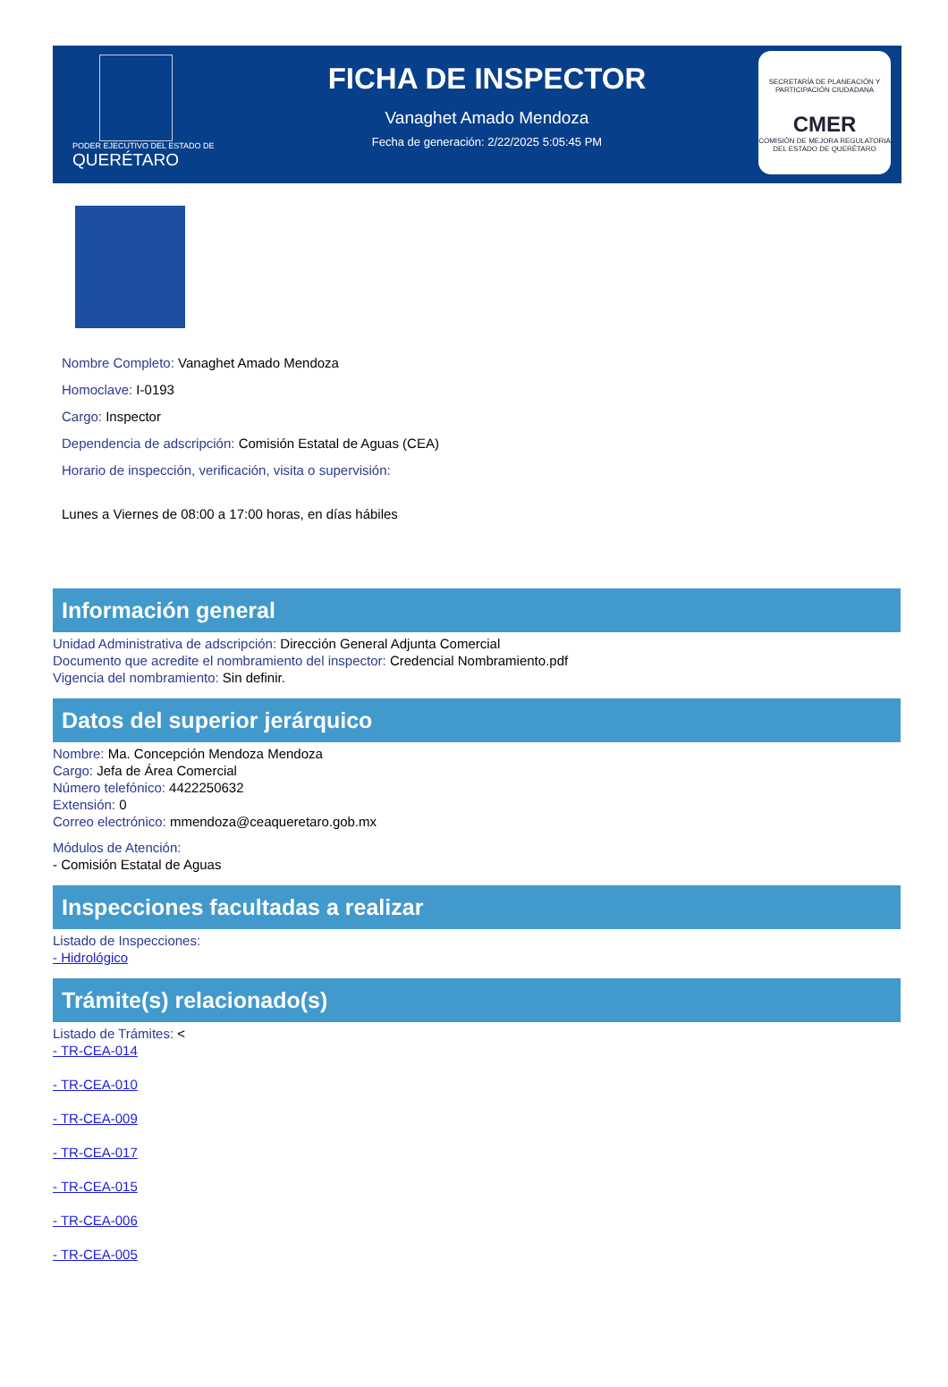PODER EJECUTIVO DEL ESTADO DE
QUERÉTARO
FICHA DE INSPECTOR
Vanaghet Amado Mendoza
Fecha de generación: 2/22/2025 5:05:45 PM
SECRETARÍA DE PLANEACIÓN Y PARTICIPACIÓN CIUDADANA
CMER
COMISIÓN DE MEJORA REGULATORIA DEL ESTADO DE QUERÉTARO
Nombre Completo: Vanaghet Amado Mendoza
Homoclave: I-0193
Cargo: Inspector
Dependencia de adscripción: Comisión Estatal de Aguas (CEA)
Horario de inspección, verificación, visita o supervisión:
Lunes a Viernes de 08:00 a 17:00 horas, en días hábiles
Información general
Unidad Administrativa de adscripción: Dirección General Adjunta Comercial
Documento que acredite el nombramiento del inspector: Credencial Nombramiento.pdf
Vigencia del nombramiento: Sin definir.
Datos del superior jerárquico
Nombre: Ma. Concepción Mendoza Mendoza
Cargo: Jefa de Área Comercial
Número telefónico: 4422250632
Extensión: 0
Correo electrónico: mmendoza@ceaqueretaro.gob.mx
Módulos de Atención:
- Comisión Estatal de Aguas
Inspecciones facultadas a realizar
Listado de Inspecciones:
- Hidrológico
Trámite(s) relacionado(s)
Listado de Trámites: <
- TR-CEA-014
- TR-CEA-010
- TR-CEA-009
- TR-CEA-017
- TR-CEA-015
- TR-CEA-006
- TR-CEA-005